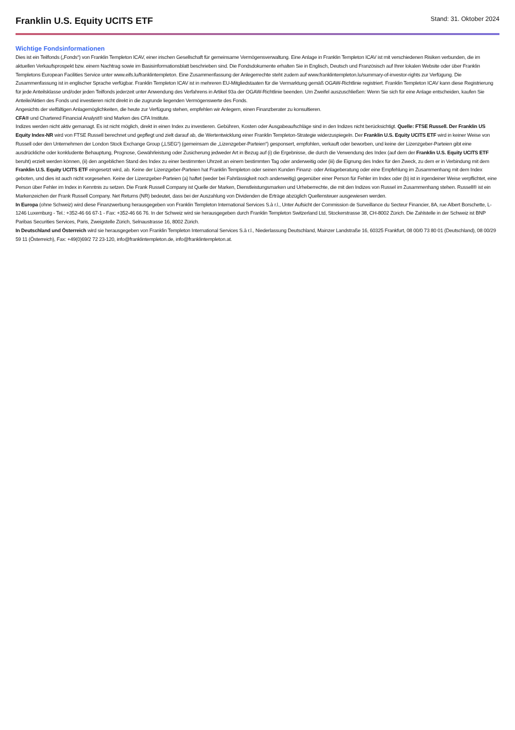Franklin U.S. Equity UCITS ETF
Stand: 31. Oktober 2024
Wichtige Fondsinformationen
Dies ist ein Teilfonds („Fonds“) von Franklin Templeton ICAV, einer irischen Gesellschaft für gemeinsame Vermögensverwaltung. Eine Anlage in Franklin Templeton ICAV ist mit verschiedenen Risiken verbunden, die im aktuellen Verkaufsprospekt bzw. einem Nachtrag sowie im Basisinformationsblatt beschrieben sind. Die Fondsdokumente erhalten Sie in Englisch, Deutsch und Französisch auf Ihrer lokalen Website oder über Franklin Templetons European Facilities Service unter www.eifs.lu/franklintempleton. Eine Zusammenfassung der Anlegerrechte steht zudem auf www.franklintempleton.lu/summary-of-investor-rights zur Verfügung. Die Zusammenfassung ist in englischer Sprache verfügbar. Franklin Templeton ICAV ist in mehreren EU-Mitgliedstaaten für die Vermarktung gemäß OGAW-Richtlinie registriert. Franklin Templeton ICAV kann diese Registrierung für jede Anteilsklasse und/oder jeden Teilfonds jederzeit unter Anwendung des Verfahrens in Artikel 93a der OGAW-Richtlinie beenden. Um Zweifel auszuschließen: Wenn Sie sich für eine Anlage entscheiden, kaufen Sie Anteile/Aktien des Fonds und investieren nicht direkt in die zugrunde liegenden Vermögenswerte des Fonds.
Angesichts der vielfältigen Anlagemöglichkeiten, die heute zur Verfügung stehen, empfehlen wir Anlegern, einen Finanzberater zu konsultieren.
CFA® und Chartered Financial Analyst® sind Marken des CFA Institute.
Indizes werden nicht aktiv gemanagt. Es ist nicht möglich, direkt in einen Index zu investieren. Gebühren, Kosten oder Ausgabeaufschläge sind in den Indizes nicht berücksichtigt. Quelle: FTSE Russell. Der Franklin US Equity Index-NR wird von FTSE Russell berechnet und gepflegt und zielt darauf ab, die Wertentwicklung einer Franklin Templeton-Strategie widerzuspiegeln. Der Franklin U.S. Equity UCITS ETF wird in keiner Weise von Russell oder den Unternehmen der London Stock Exchange Group („LSEG“) (gemeinsam die „Lizenzgeber-Parteien“) gesponsert, empfohlen, verkauft oder beworben, und keine der Lizenzgeber-Parteien gibt eine ausdrückliche oder konkludente Behauptung, Prognose, Gewährleistung oder Zusicherung jedweder Art in Bezug auf (i) die Ergebnisse, die durch die Verwendung des Index (auf dem der Franklin U.S. Equity UCITS ETF beruht) erzielt werden können, (ii) den angeblichen Stand des Index zu einer bestimmten Uhrzeit an einem bestimmten Tag oder anderweitig oder (iii) die Eignung des Index für den Zweck, zu dem er in Verbindung mit dem Franklin U.S. Equity UCITS ETF eingesetzt wird, ab. Keine der Lizenzgeber-Parteien hat Franklin Templeton oder seinen Kunden Finanz- oder Anlageberatung oder eine Empfehlung im Zusammenhang mit dem Index geboten, und dies ist auch nicht vorgesehen. Keine der Lizenzgeber-Parteien (a) haftet (weder bei Fahrlässigkeit noch anderweitig) gegenüber einer Person für Fehler im Index oder (b) ist in irgendeiner Weise verpflichtet, eine Person über Fehler im Index in Kenntnis zu setzen. Die Frank Russell Company ist Quelle der Marken, Dienstleistungsmarken und Urheberrechte, die mit den Indizes von Russel im Zusammenhang stehen. Russell® ist ein Markenzeichen der Frank Russell Company. Net Returns (NR) bedeutet, dass bei der Auszahlung von Dividenden die Erträge abzüglich Quellensteuer ausgewiesen werden.
In Europa (ohne Schweiz) wird diese Finanzwerbung herausgegeben von Franklin Templeton International Services S.à r.l., Unter Aufsicht der Commission de Surveillance du Secteur Financier, 8A, rue Albert Borschette, L-1246 Luxemburg - Tel.: +352-46 66 67-1 - Fax: +352-46 66 76. In der Schweiz wird sie herausgegeben durch Franklin Templeton Switzerland Ltd, Stockerstrasse 38, CH-8002 Zürich. Die Zahlstelle in der Schweiz ist BNP Paribas Securities Services, Paris, Zweigstelle Zürich, Selnaustrasse 16, 8002 Zürich.
In Deutschland und Österreich wird sie herausgegeben von Franklin Templeton International Services S.à r.l., Niederlassung Deutschland, Mainzer Landstraße 16, 60325 Frankfurt, 08 00/0 73 80 01 (Deutschland), 08 00/29 59 11 (Österreich), Fax: +49(0)69/2 72 23-120, info@franklintempleton.de, info@franklintempleton.at.